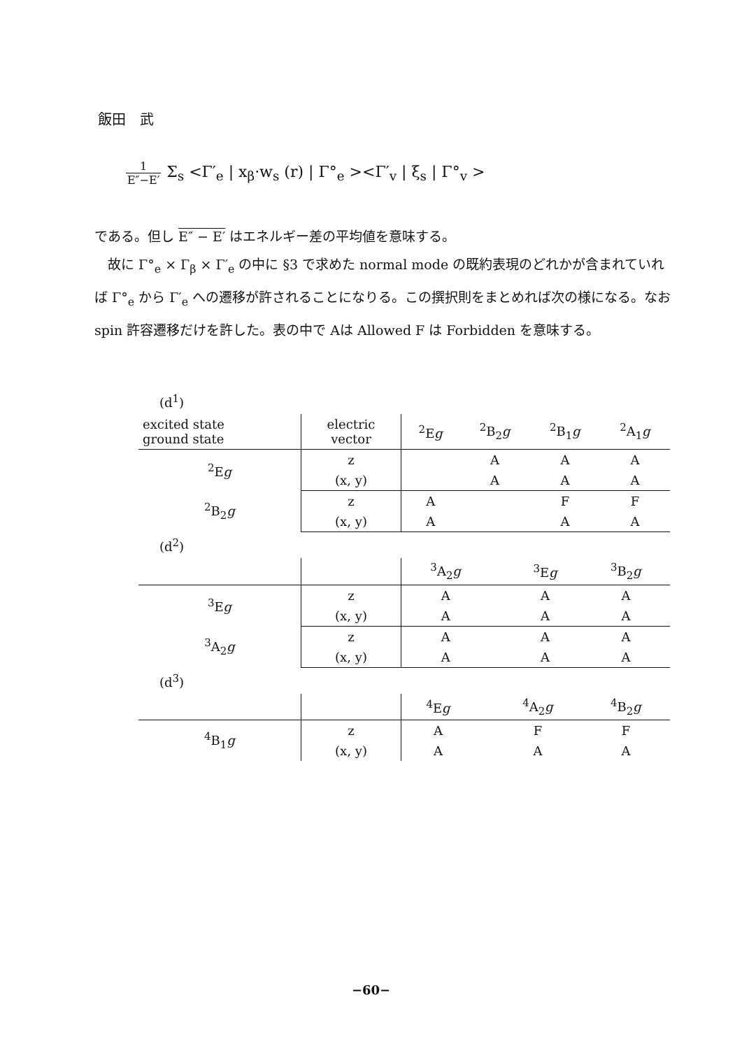飯田　武
1 E″−E′ Σ<sub>s</sub> <Γ′<sub>e</sub> | x<sub>β</sub>·w<sub>s</sub> (r) | Γ°<sub>e</sub> ><Γ′<sub>v</sub> | ξ<sub>s</sub> | Γ°<sub>v</sub> >
である。但し E″ − E′ はエネルギー差の平均値を意味する。
　故に Γ°<sub>e</sub> × Γ<sub>β</sub> × Γ′<sub>e</sub> の中に §3 で求めた normal mode の既約表現のどれかが含まれていれば Γ°<sub>e</sub> から Γ′<sub>e</sub> への遷移が許されることになりる。この撰択則をまとめれば次の様になる。なお spin 許容遷移だけを許した。表の中で Aは Allowed F は Forbidden を意味する。
(d<sup>1</sup>)
| excited state ground state | electric vector | <sup>2</sup> E g | <sup>2</sup> B<sub>2</sub> g | <sup>2</sup> B<sub>1</sub> g | <sup>2</sup> A<sub>1</sub> g |
| --- | --- | --- | --- | --- | --- |
| <sup>2</sup> E g | z | | A | A | A |
| | (x, y) | | A | A | A |
| <sup>2</sup> B<sub>2</sub> g | z | A | | F | F |
| | (x, y) | A | | A | A |
(d<sup>2</sup>)
| | | <sup>3</sup> A<sub>2</sub> g | | <sup>3</sup> E g | <sup>3</sup> B<sub>2</sub> g |
| --- | --- | --- | --- | --- | --- |
| <sup>3</sup> E g | z | A | | A | A |
| | (x, y) | A | | A | A |
| <sup>3</sup> A<sub>2</sub> g | z | A | | A | A |
| | (x, y) | A | | A | A |
(d<sup>3</sup>)
| | | <sup>4</sup> E g | | <sup>4</sup> A<sub>2</sub> g | <sup>4</sup> B<sub>2</sub> g |
| --- | --- | --- | --- | --- | --- |
| <sup>4</sup> B<sub>1</sub> g | z | A | | F | F |
| | (x, y) | A | | A | A |
−60−